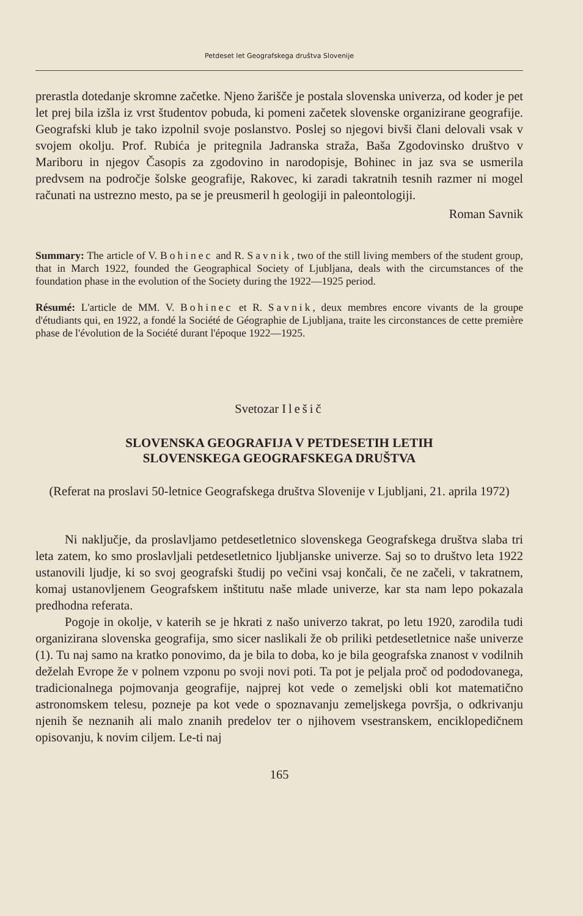Petdeset let Geografskega društva Slovenije
prerastla dotedanje skromne začetke. Njeno žarišče je postala slovenska univerza, od koder je pet let prej bila izšla iz vrst študentov pobuda, ki pomeni začetek slovenske organizirane geografije. Geografski klub je tako izpolnil svoje poslanstvo. Poslej so njegovi bivši člani delovali vsak v svojem okolju. Prof. Rubića je pritegnila Jadranska straža, Baša Zgodovinsko društvo v Mariboru in njegov Časopis za zgodovino in narodopisje, Bohinec in jaz sva se usmerila predvsem na področje šolske geografije, Rakovec, ki zaradi takratnih tesnih razmer ni mogel računati na ustrezno mesto, pa se je preusmeril h geologiji in paleontologiji.
Roman Savnik
Summary: The article of V. Bohinec and R. Savnik, two of the still living members of the student group, that in March 1922, founded the Geographical Society of Ljubljana, deals with the circumstances of the foundation phase in the evolution of the Society during the 1922—1925 period.
Résumé: L'article de MM. V. Bohinec et R. Savnik, deux membres encore vivants de la groupe d'étudiants qui, en 1922, a fondé la Société de Géographie de Ljubljana, traite les circonstances de cette première phase de l'évolution de la Société durant l'époque 1922—1925.
Svetozar Ilešič
SLOVENSKA GEOGRAFIJA V PETDESETIH LETIH
SLOVENSKEGA GEOGRAFSKEGA DRUŠTVA
(Referat na proslavi 50-letnice Geografskega društva Slovenije v Ljubljani, 21. aprila 1972)
Ni naključje, da proslavljamo petdesetletnico slovenskega Geografskega društva slaba tri leta zatem, ko smo proslavljali petdesetletnico ljubljanske univerze. Saj so to društvo leta 1922 ustanovili ljudje, ki so svoj geografski študij po večini vsaj končali, če ne začeli, v takratnem, komaj ustanovljenem Geografskem inštitutu naše mlade univerze, kar sta nam lepo pokazala predhodna referata.
Pogoje in okolje, v katerih se je hkrati z našo univerzo takrat, po letu 1920, zarodila tudi organizirana slovenska geografija, smo sicer naslikali že ob priliki petdesetletnice naše univerze (1). Tu naj samo na kratko ponovimo, da je bila to doba, ko je bila geografska znanost v vodilnih deželah Evrope že v polnem vzponu po svoji novi poti. Ta pot je peljala proč od pododovanega, tradicionalnega pojmovanja geografije, najprej kot vede o zemeljski obli kot matematično astronomskem telesu, pozneje pa kot vede o spoznavanju zemeljskega površja, o odkrivanju njenih še neznanih ali malo znanih predelov ter o njihovem vsestranskem, enciklopedičnem opisovanju, k novim ciljem. Le-ti naj
165